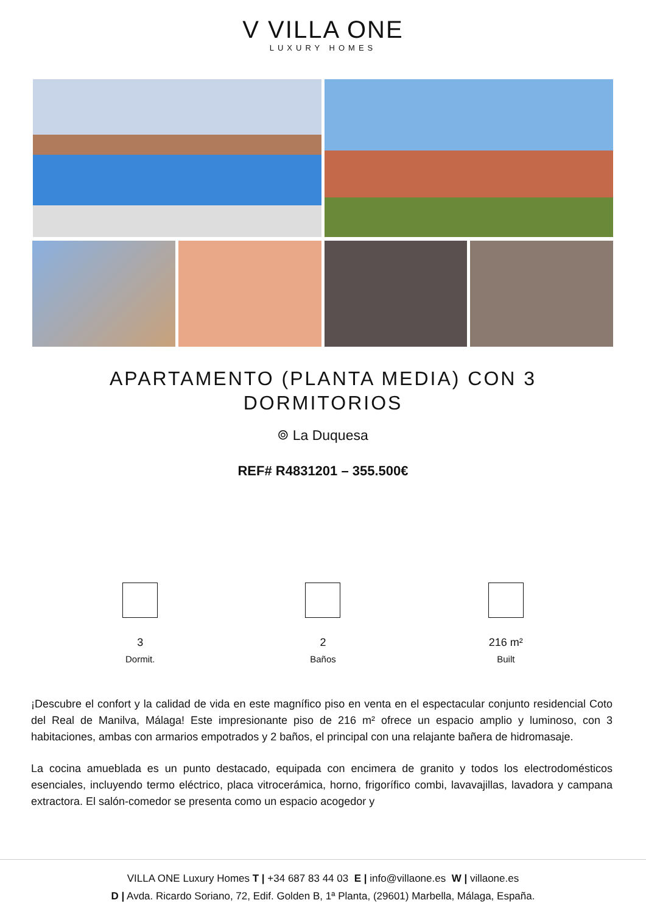V VILLA ONE
LUXURY HOMES
APARTAMENTO (PLANTA MEDIA) CON 3 DORMITORIOS
⌾ La Duquesa
REF# R4831201 – 355.500€
3
Dormit.
2
Baños
216 m²
Built
¡Descubre el confort y la calidad de vida en este magnífico piso en venta en el espectacular conjunto residencial Coto del Real de Manilva, Málaga! Este impresionante piso de 216 m² ofrece un espacio amplio y luminoso, con 3 habitaciones, ambas con armarios empotrados y 2 baños, el principal con una relajante bañera de hidromasaje.
La cocina amueblada es un punto destacado, equipada con encimera de granito y todos los electrodomésticos esenciales, incluyendo termo eléctrico, placa vitrocerámica, horno, frigorífico combi, lavavajillas, lavadora y campana extractora. El salón-comedor se presenta como un espacio acogedor y
VILLA ONE Luxury Homes T | +34 687 83 44 03 E | info@villaone.es W | villaone.es
D | Avda. Ricardo Soriano, 72, Edif. Golden B, 1ª Planta, (29601) Marbella, Málaga, España.